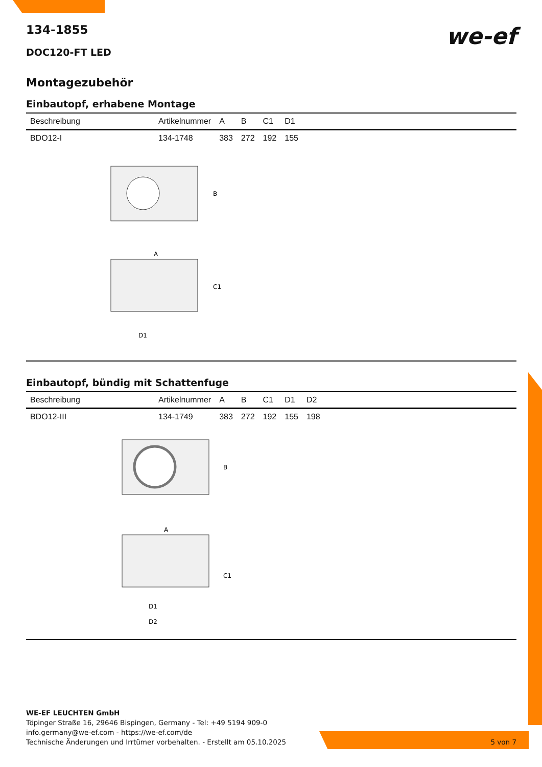we-ef
134-1855
DOC120-FT LED
Montagezubehör
Einbautopf, erhabene Montage
| Beschreibung | Artikelnummer | A | B | C1 | D1 |
| --- | --- | --- | --- | --- | --- |
| BDO12-I | 134-1748 | 383 | 272 | 192 | 155 |
B
A
C1
D1
Einbautopf, bündig mit Schattenfuge
| Beschreibung | Artikelnummer | A | B | C1 | D1 | D2 |
| --- | --- | --- | --- | --- | --- | --- |
| BDO12-III | 134-1749 | 383 | 272 | 192 | 155 | 198 |
B
A
C1
D1
D2
WE-EF LEUCHTEN GmbH
Töpinger Straße 16, 29646 Bispingen, Germany - Tel: +49 5194 909-0
info.germany@we-ef.com - https://we-ef.com/de
Technische Änderungen und Irrtümer vorbehalten. - Erstellt am 05.10.2025
5 von 7